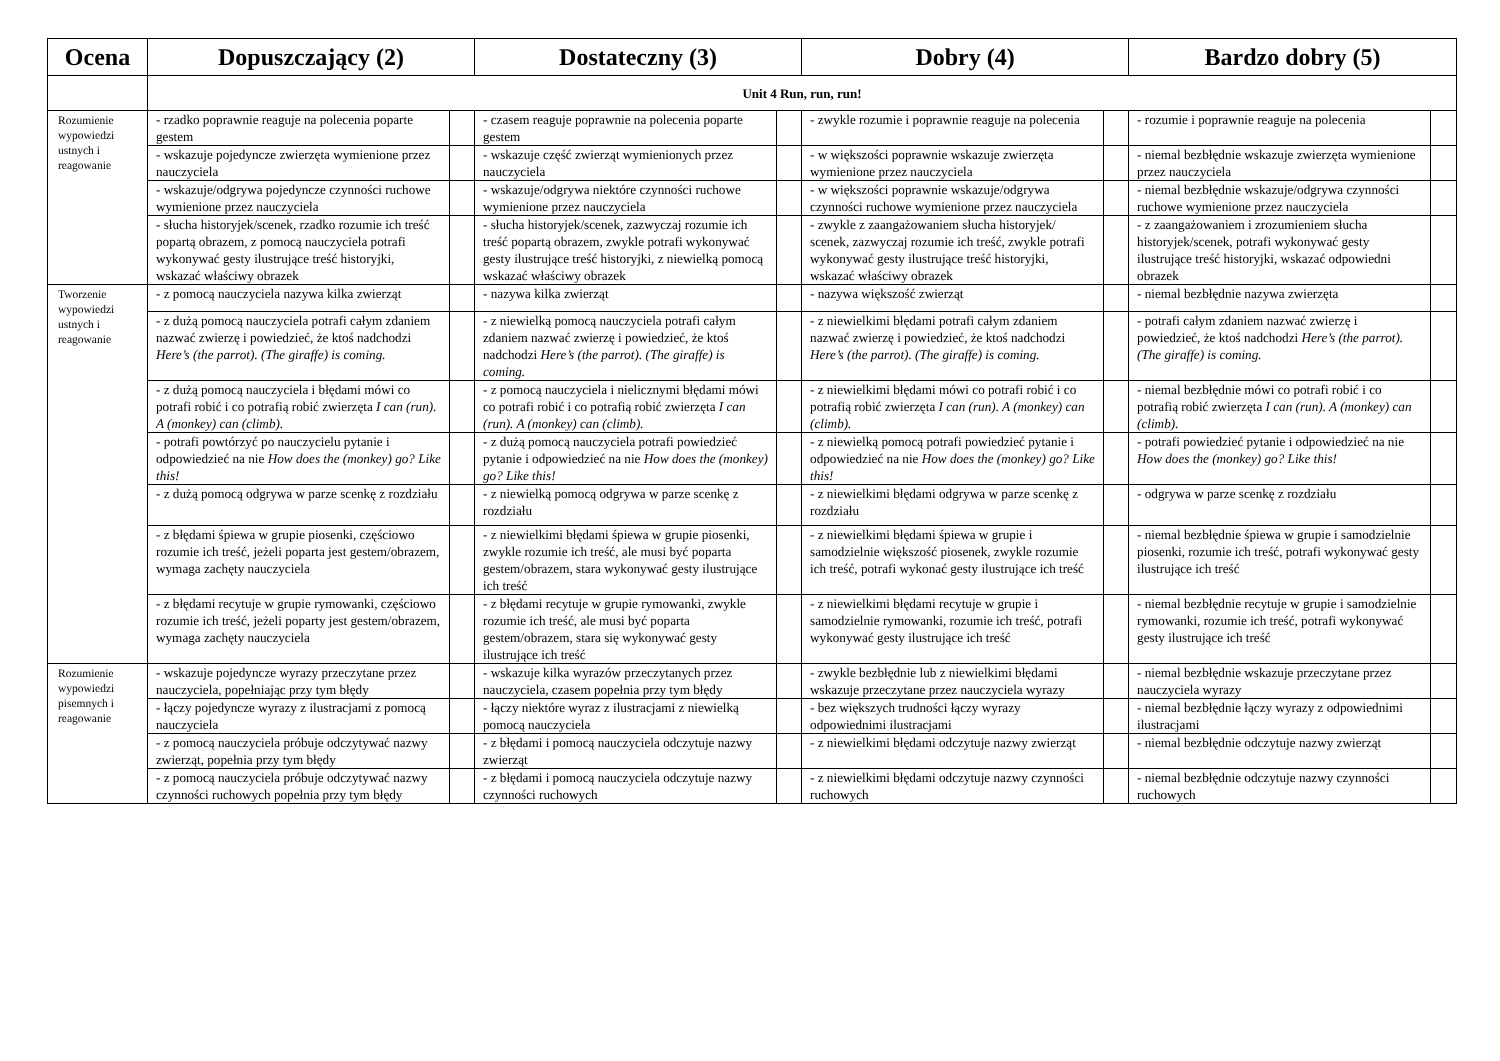| Ocena | Dopuszczający (2) | | Dostateczny (3) | | Dobry (4) | | Bardzo dobry (5) | |
| --- | --- | --- | --- | --- | --- | --- | --- | --- |
| | Unit 4 Run, run, run! | | | | | | | |
| Rozumienie wypowiedzi ustnych i reagowanie | - rzadko poprawnie reaguje na polecenia poparte gestem | | - czasem reaguje poprawnie na polecenia poparte gestem | | - zwykle rozumie i poprawnie reaguje na polecenia | | - rozumie i poprawnie reaguje na polecenia | |
| | - wskazuje pojedyncze zwierzęta wymienione przez nauczyciela | | - wskazuje część zwierząt wymienionych przez nauczyciela | | - w większości poprawnie wskazuje zwierzęta wymienione przez nauczyciela | | - niemal bezbłędnie wskazuje zwierzęta wymienione przez nauczyciela | |
| | - wskazuje/odgrywa pojedyncze czynności ruchowe wymienione przez nauczyciela | | - wskazuje/odgrywa niektóre czynności ruchowe wymienione przez nauczyciela | | - w większości poprawnie wskazuje/odgrywa czynności ruchowe wymienione przez nauczyciela | | - niemal bezbłędnie wskazuje/odgrywa czynności ruchowe wymienione przez nauczyciela | |
| | - słucha historyjek/scenek, rzadko rozumie ich treść popartą obrazem, z pomocą nauczyciela potrafi wykonywać gesty ilustrujące treść historyjki, wskazać właściwy obrazek | | - słucha historyjek/scenek, zazwyczaj rozumie ich treść popartą obrazem, zwykle potrafi wykonywać gesty ilustrujące treść historyjki, z niewielką pomocą wskazać właściwy obrazek | | - zwykle z zaangażowaniem słucha historyjek/ scenek, zazwyczaj rozumie ich treść, zwykle potrafi wykonywać gesty ilustrujące treść historyjki, wskazać właściwy obrazek | | - z zaangażowaniem i zrozumieniem słucha historyjek/scenek, potrafi wykonywać gesty ilustrujące treść historyjki, wskazać odpowiedni obrazek | |
| Tworzenie wypowiedzi ustnych i reagowanie | - z pomocą nauczyciela nazywa kilka zwierząt | | - nazywa kilka zwierząt | | - nazywa większość zwierząt | | - niemal bezbłędnie nazywa zwierzęta | |
| | - z dużą pomocą nauczyciela potrafi całym zdaniem nazwać zwierzę i powiedzieć, że ktoś nadchodzi Here’s (the parrot). (The giraffe) is coming. | | - z niewielką pomocą nauczyciela potrafi całym zdaniem nazwać zwierzę i powiedzieć, że ktoś nadchodzi Here’s (the parrot). (The giraffe) is coming. | | - z niewielkimi błędami potrafi całym zdaniem nazwać zwierzę i powiedzieć, że ktoś nadchodzi Here’s (the parrot). (The giraffe) is coming. | | - potrafi całym zdaniem nazwać zwierzę i powiedzieć, że ktoś nadchodzi Here’s (the parrot). (The giraffe) is coming. | |
| | - z dużą pomocą nauczyciela i błędami mówi co potrafi robić i co potrafią robić zwierzęta I can (run). A (monkey) can (climb). | | - z pomocą nauczyciela i nielicznymi błędami mówi co potrafi robić i co potrafią robić zwierzęta I can (run). A (monkey) can (climb). | | - z niewielkimi błędami mówi co potrafi robić i co potrafią robić zwierzęta I can (run). A (monkey) can (climb). | | - niemal bezbłędnie mówi co potrafi robić i co potrafią robić zwierzęta I can (run). A (monkey) can (climb). | |
| | - potrafi powtórzyć po nauczycielu pytanie i odpowiedzieć na nie How does the (monkey) go? Like this! | | - z dużą pomocą nauczyciela potrafi powiedzieć pytanie i odpowiedzieć na nie How does the (monkey) go? Like this! | | - z niewielką pomocą potrafi powiedzieć pytanie i odpowiedzieć na nie How does the (monkey) go? Like this! | | - potrafi powiedzieć pytanie i odpowiedzieć na nie How does the (monkey) go? Like this! | |
| | - z dużą pomocą odgrywa w parze scenkę z rozdziału | | - z niewielką pomocą odgrywa w parze scenkę z rozdziału | | - z niewielkimi błędami odgrywa w parze scenkę z rozdziału | | - odgrywa w parze scenkę z rozdziału | |
| | - z błędami śpiewa w grupie piosenki, częściowo rozumie ich treść, jeżeli poparta jest gestem/obrazem, wymaga zachęty nauczyciela | | - z niewielkimi błędami śpiewa w grupie piosenki, zwykle rozumie ich treść, ale musi być poparta gestem/obrazem, stara wykonywać gesty ilustrujące ich treść | | - z niewielkimi błędami śpiewa w grupie i samodzielnie większość piosenek, zwykle rozumie ich treść, potrafi wykonać gesty ilustrujące ich treść | | - niemal bezbłędnie śpiewa w grupie i samodzielnie piosenki, rozumie ich treść, potrafi wykonywać gesty ilustrujące ich treść | |
| | - z błędami recytuje w grupie rymowanki, częściowo rozumie ich treść, jeżeli poparty jest gestem/obrazem, wymaga zachęty nauczyciela | | - z błędami recytuje w grupie rymowanki, zwykle rozumie ich treść, ale musi być poparta gestem/obrazem, stara się wykonywać gesty ilustrujące ich treść | | - z niewielkimi błędami recytuje w grupie i samodzielnie rymowanki, rozumie ich treść, potrafi wykonywać gesty ilustrujące ich treść | | - niemal bezbłędnie recytuje w grupie i samodzielnie rymowanki, rozumie ich treść, potrafi wykonywać gesty ilustrujące ich treść | |
| Rozumienie wypowiedzi pisemnych i reagowanie | - wskazuje pojedyncze wyrazy przeczytane przez nauczyciela, popełniając przy tym błędy | | - wskazuje kilka wyrazów przeczytanych przez nauczyciela, czasem popełnia przy tym błędy | | - zwykle bezbłędnie lub z niewielkimi błędami wskazuje przeczytane przez nauczyciela wyrazy | | - niemal bezbłędnie wskazuje przeczytane przez nauczyciela wyrazy | |
| | - łączy pojedyncze wyrazy z ilustracjami z pomocą nauczyciela | | - łączy niektóre wyraz z ilustracjami z niewielką pomocą nauczyciela | | - bez większych trudności łączy wyrazy odpowiednimi ilustracjami | | - niemal bezbłędnie łączy wyrazy z odpowiednimi ilustracjami | |
| | - z pomocą nauczyciela próbuje odczytywać nazwy zwierząt, popełnia przy tym błędy | | - z błędami i pomocą nauczyciela odczytuje nazwy zwierząt | | - z niewielkimi błędami odczytuje nazwy zwierząt | | - niemal bezbłędnie odczytuje nazwy zwierząt | |
| | - z pomocą nauczyciela próbuje odczytywać nazwy czynności ruchowych popełnia przy tym błędy | | - z błędami i pomocą nauczyciela odczytuje nazwy czynności ruchowych | | - z niewielkimi błędami odczytuje nazwy czynności ruchowych | | - niemal bezbłędnie odczytuje nazwy czynności ruchowych | |